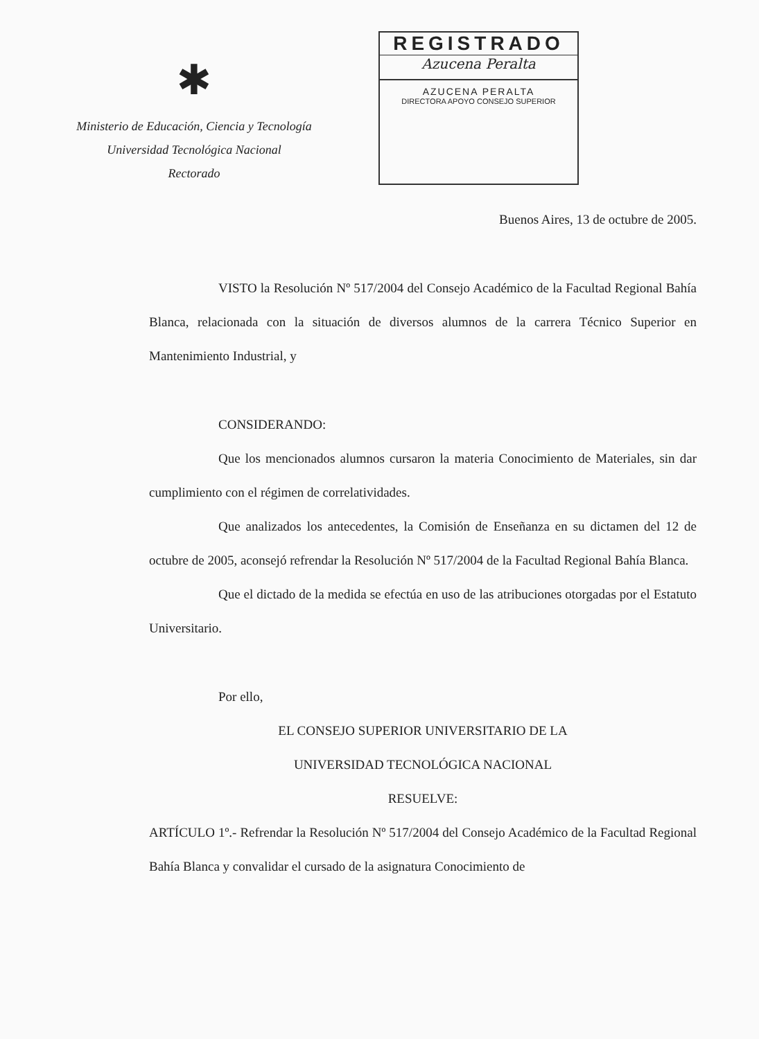✱
Ministerio de Educación, Ciencia y Tecnología
Universidad Tecnológica Nacional
Rectorado
REGISTRADO
Azucena Peralta
AZUCENA PERALTA
DIRECTORA APOYO CONSEJO SUPERIOR
Buenos Aires, 13 de octubre de 2005.
VISTO la Resolución Nº 517/2004 del Consejo Académico de la Facultad Regional Bahía Blanca, relacionada con la situación de diversos alumnos de la carrera Técnico Superior en Mantenimiento Industrial, y
CONSIDERANDO:
Que los mencionados alumnos cursaron la materia Conocimiento de Materiales, sin dar cumplimiento con el régimen de correlatividades.
Que analizados los antecedentes, la Comisión de Enseñanza en su dictamen del 12 de octubre de 2005, aconsejó refrendar la Resolución Nº 517/2004 de la Facultad Regional Bahía Blanca.
Que el dictado de la medida se efectúa en uso de las atribuciones otorgadas por el Estatuto Universitario.
Por ello,
EL CONSEJO SUPERIOR UNIVERSITARIO DE LA
UNIVERSIDAD TECNOLÓGICA NACIONAL
RESUELVE:
ARTÍCULO 1º.- Refrendar la Resolución Nº 517/2004 del Consejo Académico de la Facultad Regional Bahía Blanca y convalidar el cursado de la asignatura Conocimiento de